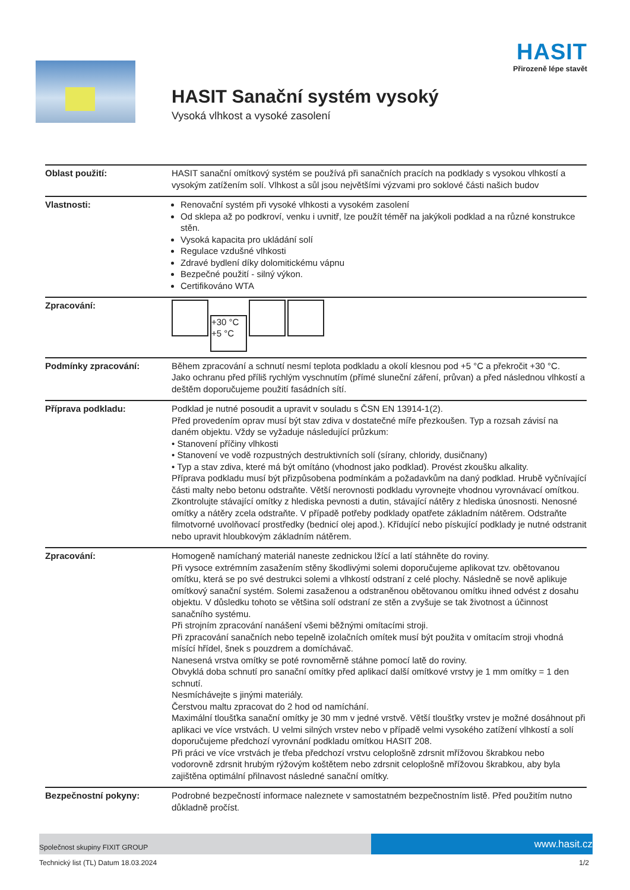HASIT
Přirozeně lépe stavět
HASIT Sanační systém vysoký
Vysoká vlhkost a vysoké zasolení
| Oblast použití: | HASIT sanační omítkový systém se používá při sanačních pracích na podklady s vysokou vlhkostí a vysokým zatížením solí. Vlhkost a sůl jsou největšími výzvami pro soklové části našich budov |
| Vlastnosti: | Renovační systém při vysoké vlhkosti a vysokém zasolení Od sklepa až po podkroví, venku i uvnitř, lze použít téměř na jakýkoli podklad a na různé konstrukce stěn. Vysoká kapacita pro ukládání solí Regulace vzdušné vlhkosti Zdravé bydlení díky dolomitickému vápnu Bezpečné použití - silný výkon. Certifikováno WTA |
| Zpracování: | +30 °C +5 °C |
| Podmínky zpracování: | Během zpracování a schnutí nesmí teplota podkladu a okolí klesnou pod +5 °C a překročit +30 °C. Jako ochranu před příliš rychlým vyschnutím (přímé sluneční záření, průvan) a před následnou vlhkostí a deštěm doporučujeme použití fasádních sítí. |
| Příprava podkladu: | Podklad je nutné posoudit a upravit v souladu s ČSN EN 13914-1(2). Před provedením oprav musí být stav zdiva v dostatečné míře přezkoušen. Typ a rozsah závisí na daném objektu. Vždy se vyžaduje následující průzkum: • Stanovení příčiny vlhkosti • Stanovení ve vodě rozpustných destruktivních solí (sírany, chloridy, dusičnany) • Typ a stav zdiva, které má být omítáno (vhodnost jako podklad). Provést zkoušku alkality. Příprava podkladu musí být přizpůsobena podmínkám a požadavkům na daný podklad. Hrubě vyčnívající části malty nebo betonu odstraňte. Větší nerovnosti podkladu vyrovnejte vhodnou vyrovnávací omítkou. Zkontrolujte stávající omítky z hlediska pevnosti a dutin, stávající nátěry z hlediska únosnosti. Nenosné omítky a nátěry zcela odstraňte. V případě potřeby podklady opatřete základním nátěrem. Odstraňte filmotvorné uvolňovací prostředky (bednicí olej apod.). Křídující nebo pískující podklady je nutné odstranit nebo upravit hloubkovým základním nátěrem. |
| Zpracování: | Homogeně namíchaný materiál naneste zednickou lžící a latí stáhněte do roviny. Při vysoce extrémním zasažením stěny škodlivými solemi doporučujeme aplikovat tzv. obětovanou omítku, která se po své destrukci solemi a vlhkostí odstraní z celé plochy. Následně se nově aplikuje omítkový sanační systém. Solemi zasaženou a odstraněnou obětovanou omítku ihned odvést z dosahu objektu. V důsledku tohoto se většina solí odstraní ze stěn a zvyšuje se tak životnost a účinnost sanačního systému. Při strojním zpracování nanášení všemi běžnými omítacími stroji. Při zpracování sanačních nebo tepelně izolačních omítek musí být použita v omítacím stroji vhodná mísící hřídel, šnek s pouzdrem a domíchávač. Nanesená vrstva omítky se poté rovnoměrně stáhne pomocí latě do roviny. Obvyklá doba schnutí pro sanační omítky před aplikací další omítkové vrstvy je 1 mm omítky = 1 den schnutí. Nesmíchávejte s jinými materiály. Čerstvou maltu zpracovat do 2 hod od namíchání. Maximální tloušťka sanační omítky je 30 mm v jedné vrstvě. Větší tloušťky vrstev je možné dosáhnout při aplikaci ve více vrstvách. U velmi silných vrstev nebo v případě velmi vysokého zatížení vlhkostí a solí doporučujeme předchozí vyrovnání podkladu omítkou HASIT 208. Při práci ve více vrstvách je třeba předchozí vrstvu celoplošně zdrsnit mřížovou škrabkou nebo vodorovně zdrsnit hrubým rýžovým koštětem nebo zdrsnit celoplošně mřížovou škrabkou, aby byla zajištěna optimální přilnavost následné sanační omítky. |
| Bezpečnostní pokyny: | Podrobné bezpečností informace naleznete v samostatném bezpečnostním listě. Před použitím nutno důkladně pročíst. |
Společnost skupiny FIXIT GROUP
www.hasit.cz
Technický list (TL) Datum 18.03.2024 1/2